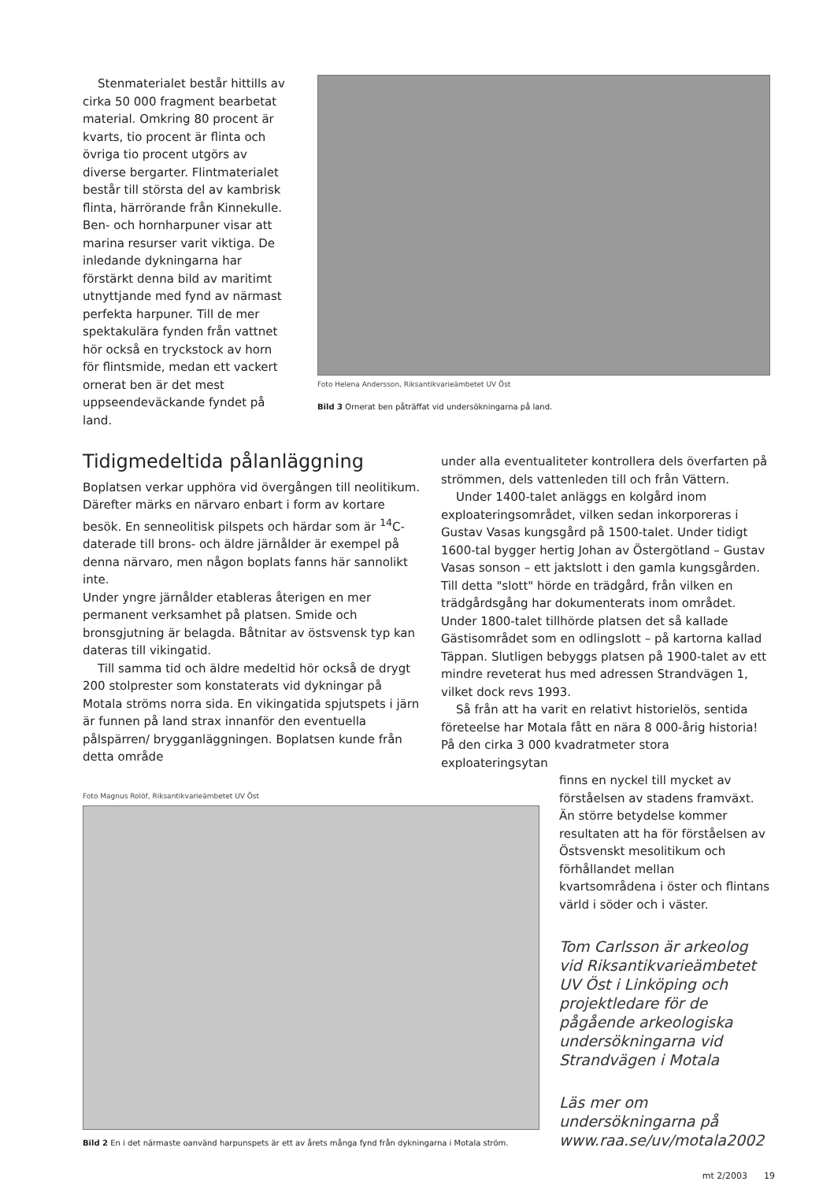Stenmaterialet består hittills av cirka 50 000 fragment bearbetat material. Omkring 80 procent är kvarts, tio procent är flinta och övriga tio procent utgörs av diverse bergarter. Flintmaterialet består till största del av kambrisk flinta, härrörande från Kinnekulle. Ben- och hornharpuner visar att marina resurser varit viktiga. De inledande dykningarna har förstärkt denna bild av maritimt utnyttjande med fynd av närmast perfekta harpuner. Till de mer spektakulära fynden från vattnet hör också en tryckstock av horn för flintsmide, medan ett vackert ornerat ben är det mest uppseendeväckande fyndet på land.
Foto Helena Andersson, Riksantikvarieämbetet UV Öst
Bild 3 Ornerat ben påträffat vid undersökningarna på land.
Tidigmedeltida pålanläggning
Boplatsen verkar upphöra vid övergången till neolitikum. Därefter märks en närvaro enbart i form av kortare besök. En senneolitisk pilspets och härdar som är <sup>14</sup>C-daterade till brons- och äldre järnålder är exempel på denna närvaro, men någon boplats fanns här sannolikt inte.
Under yngre järnålder etableras återigen en mer permanent verksamhet på platsen. Smide och bronsgjutning är belagda. Båtnitar av östsvensk typ kan dateras till vikingatid.
Till samma tid och äldre medeltid hör också de drygt 200 stolprester som konstaterats vid dykningar på Motala ströms norra sida. En vikingatida spjutspets i järn är funnen på land strax innanför den eventuella pålspärren/ brygganläggningen. Boplatsen kunde från detta område
under alla eventualiteter kontrollera dels överfarten på strömmen, dels vattenleden till och från Vättern.
Under 1400-talet anläggs en kolgård inom exploateringsområdet, vilken sedan inkorporeras i Gustav Vasas kungsgård på 1500-talet. Under tidigt 1600-tal bygger hertig Johan av Östergötland – Gustav Vasas sonson – ett jaktslott i den gamla kungsgården. Till detta "slott" hörde en trädgård, från vilken en trädgårdsgång har dokumenterats inom området. Under 1800-talet tillhörde platsen det så kallade Gästisområdet som en odlingslott – på kartorna kallad Täppan. Slutligen bebyggs platsen på 1900-talet av ett mindre reveterat hus med adressen Strandvägen 1, vilket dock revs 1993.
Så från att ha varit en relativt historielös, sentida företeelse har Motala fått en nära 8 000-årig historia! På den cirka 3 000 kvadratmeter stora exploateringsytan
Foto Magnus Rolöf, Riksantikvarieämbetet UV Öst
Bild 2 En i det närmaste oanvänd harpunspets är ett av årets många fynd från dykningarna i Motala ström.
finns en nyckel till mycket av förståelsen av stadens framväxt. Än större betydelse kommer resultaten att ha för förståelsen av Östsvenskt mesolitikum och förhållandet mellan kvartsområdena i öster och flintans värld i söder och i väster.
Tom Carlsson är arkeolog vid Riksantikvarieämbetet UV Öst i Linköping och projektledare för de pågående arkeologiska undersökningarna vid Strandvägen i Motala
Läs mer om undersökningarna på www.raa.se/uv/motala2002
mt 2/2003 19